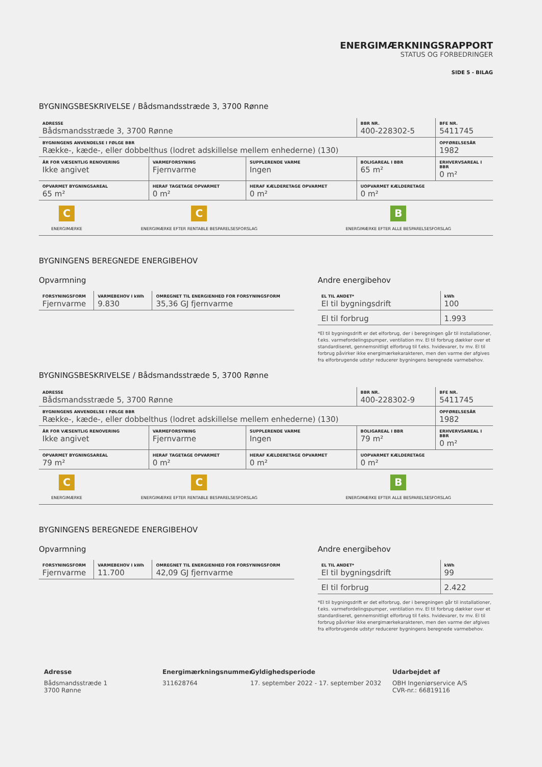ENERGIMÆRKNINGSRAPPORT
STATUS OG FORBEDRINGER
SIDE 5 - BILAG
BYGNINGSBESKRIVELSE / Bådsmandsstræde 3, 3700 Rønne
| ADRESSE Bådsmandsstræde 3, 3700 Rønne | | | BBR NR. 400-228302-5 | BFE NR. 5411745 |
| BYGNINGENS ANVENDELSE I FØLGE BBR Række-, kæde-, eller dobbelthus (lodret adskillelse mellem enhederne) (130) | | | | OPFØRELSESÅR 1982 |
| ÅR FOR VÆSENTLIG RENOVERING Ikke angivet | VARMEFORSYNING Fjernvarme | SUPPLERENDE VARME Ingen | BOLIGAREAL I BBR 65 m² | ERHVERVSAREAL I BBR 0 m² |
| OPVARMET BYGNINGSAREAL 65 m² | HERAF TAGETAGE OPVARMET 0 m² | HERAF KÆLDERETAGE OPVARMET 0 m² | UOPVARMET KÆLDERETAGE 0 m² | |
| C ENERGIMÆRKE | C ENERGIMÆRKE EFTER RENTABLE BESPARELSESFORSLAG | B ENERGIMÆRKE EFTER ALLE BESPARELSESFORSLAG |
BYGNINGENS BEREGNEDE ENERGIBEHOV
Opvarmning
| FORSYNINGSFORM Fjernvarme | VARMEBEHOV I kWh 9.830 | OMREGNET TIL ENERGIENHED FOR FORSYNINGSFORM 35,36 GJ fjernvarme |
Andre energibehov
| EL TIL ANDET* El til bygningsdrift | kWh 100 |
| El til forbrug | 1.993 |
*El til bygningsdrift er det elforbrug, der i beregningen går til installationer, f.eks. varmefordelingspumper, ventilation mv. El til forbrug dækker over et standardiseret, gennemsnitligt elforbrug til f.eks. hvidevarer, tv mv. El til forbrug påvirker ikke energimærkekarakteren, men den varme der afgives fra elforbrugende udstyr reducerer bygningens beregnede varmebehov.
BYGNINGSBESKRIVELSE / Bådsmandsstræde 5, 3700 Rønne
| ADRESSE Bådsmandsstræde 5, 3700 Rønne | | | BBR NR. 400-228302-9 | BFE NR. 5411745 |
| BYGNINGENS ANVENDELSE I FØLGE BBR Række-, kæde-, eller dobbelthus (lodret adskillelse mellem enhederne) (130) | | | | OPFØRELSESÅR 1982 |
| ÅR FOR VÆSENTLIG RENOVERING Ikke angivet | VARMEFORSYNING Fjernvarme | SUPPLERENDE VARME Ingen | BOLIGAREAL I BBR 79 m² | ERHVERVSAREAL I BBR 0 m² |
| OPVARMET BYGNINGSAREAL 79 m² | HERAF TAGETAGE OPVARMET 0 m² | HERAF KÆLDERETAGE OPVARMET 0 m² | UOPVARMET KÆLDERETAGE 0 m² | |
| C ENERGIMÆRKE | C ENERGIMÆRKE EFTER RENTABLE BESPARELSESFORSLAG | B ENERGIMÆRKE EFTER ALLE BESPARELSESFORSLAG |
BYGNINGENS BEREGNEDE ENERGIBEHOV
Opvarmning
| FORSYNINGSFORM Fjernvarme | VARMEBEHOV I kWh 11.700 | OMREGNET TIL ENERGIENHED FOR FORSYNINGSFORM 42,09 GJ fjernvarme |
Andre energibehov
| EL TIL ANDET* El til bygningsdrift | kWh 99 |
| El til forbrug | 2.422 |
*El til bygningsdrift er det elforbrug, der i beregningen går til installationer, f.eks. varmefordelingspumper, ventilation mv. El til forbrug dækker over et standardiseret, gennemsnitligt elforbrug til f.eks. hvidevarer, tv mv. El til forbrug påvirker ikke energimærkekarakteren, men den varme der afgives fra elforbrugende udstyr reducerer bygningens beregnede varmebehov.
Adresse
Bådsmandsstræde 1
3700 Rønne
Energimærkningsnummer
311628764
Gyldighedsperiode
17. september 2022 - 17. september 2032
Udarbejdet af
OBH Ingeniørservice A/S
CVR-nr.: 66819116